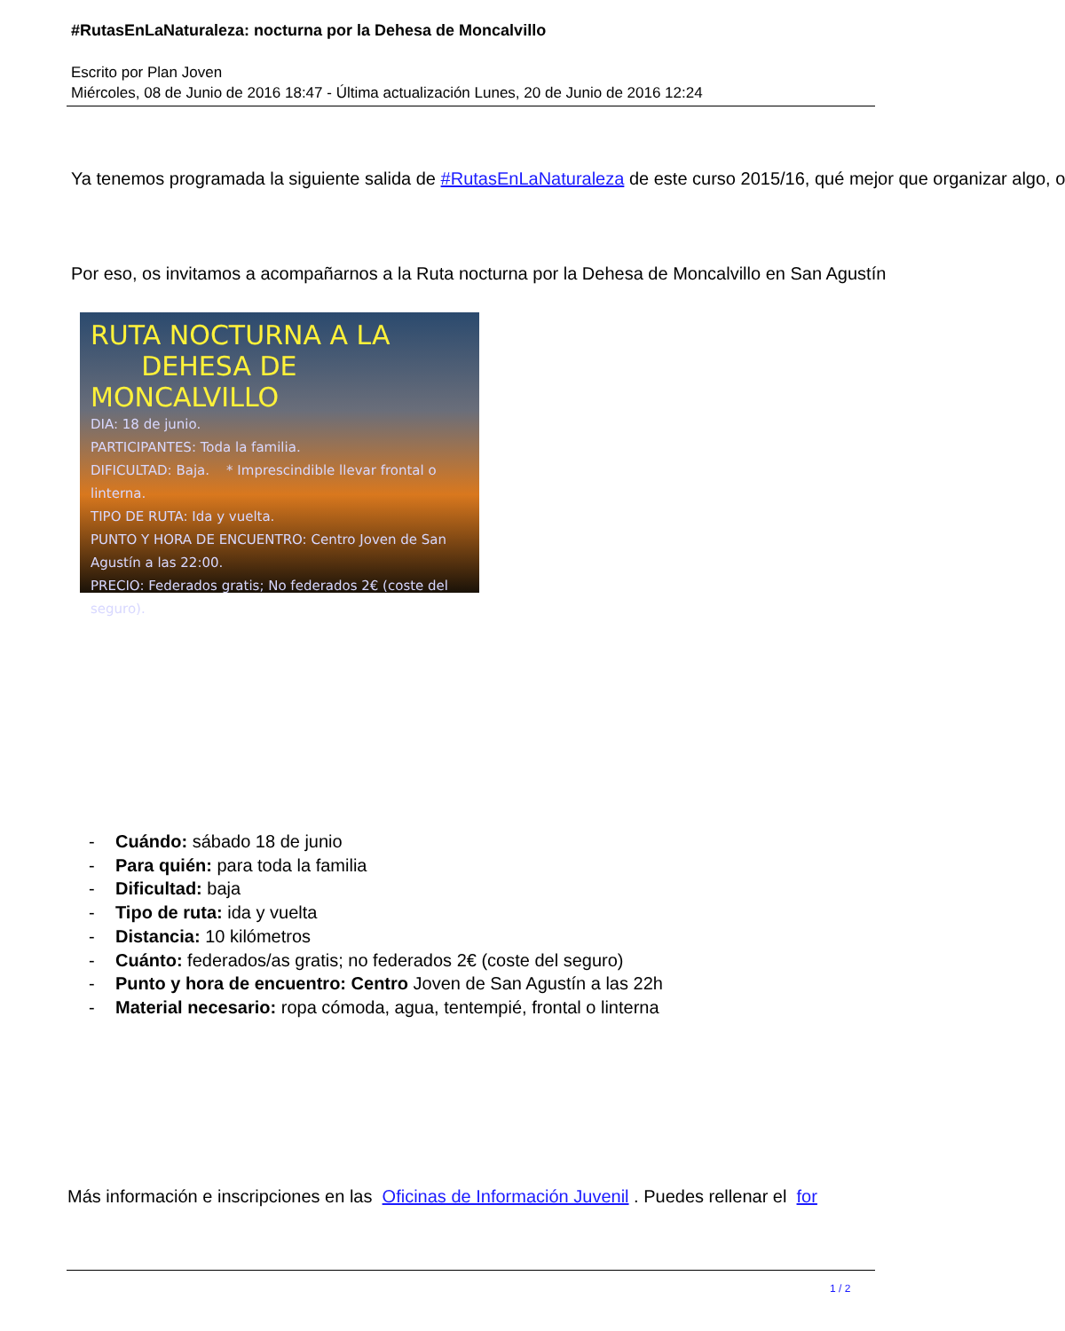#RutasEnLaNaturaleza: nocturna por la Dehesa de Moncalvillo
Escrito por Plan Joven
Miércoles, 08 de Junio de 2016 18:47 - Última actualización Lunes, 20 de Junio de 2016 12:24
Ya tenemos programada la siguiente salida de #RutasEnLaNaturaleza de este curso 2015/16, qué mejor que organizar algo, o
Por eso, os invitamos a acompañarnos a la Ruta nocturna por la Dehesa de Moncalvillo en San Agustín
RUTA NOCTURNA A LA
DEHESA DE MONCALVILLO
DIA: 18 de junio.
PARTICIPANTES: Toda la familia.
DIFICULTAD: Baja. * Imprescindible llevar frontal o linterna.
TIPO DE RUTA: Ida y vuelta.
PUNTO Y HORA DE ENCUENTRO: Centro Joven de San Agustín a las 22:00.
PRECIO: Federados gratis; No federados 2€ (coste del seguro).
- Cuándo: sábado 18 de junio
- Para quién: para toda la familia
- Dificultad: baja
- Tipo de ruta: ida y vuelta
- Distancia: 10 kilómetros
- Cuánto: federados/as gratis; no federados 2€ (coste del seguro)
- Punto y hora de encuentro: Centro Joven de San Agustín a las 22h
- Material necesario: ropa cómoda, agua, tentempié, frontal o linterna
Más información e inscripciones en las Oficinas de Información Juvenil . Puedes rellenar el for
1 / 2